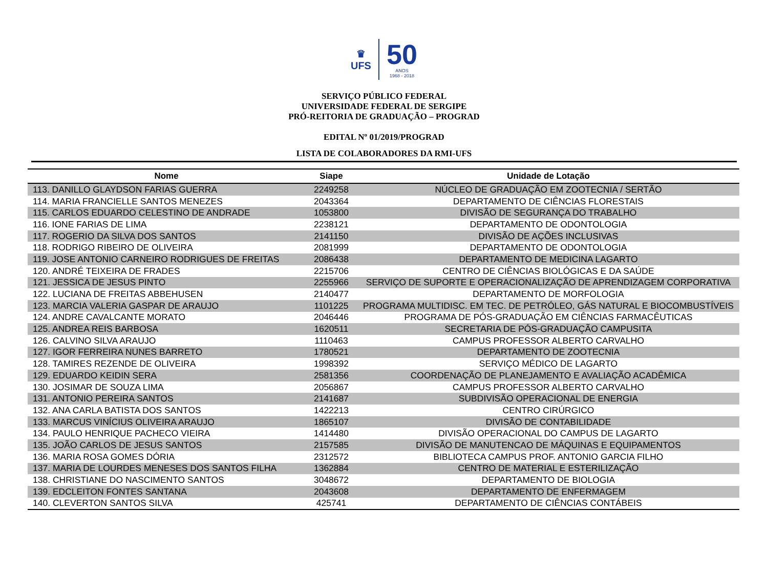♛
UFS
50
ANOS
1968 - 2018
SERVIÇO PÚBLICO FEDERAL
UNIVERSIDADE FEDERAL DE SERGIPE
PRÓ-REITORIA DE GRADUAÇÃO – PROGRAD
EDITAL Nº 01/2019/PROGRAD
LISTA DE COLABORADORES DA RMI-UFS
| Nome | Siape | Unidade de Lotação |
| --- | --- | --- |
| 113. DANILLO GLAYDSON FARIAS GUERRA | 2249258 | NÚCLEO DE GRADUAÇÃO EM ZOOTECNIA / SERTÃO |
| 114. MARIA FRANCIELLE SANTOS MENEZES | 2043364 | DEPARTAMENTO DE CIÊNCIAS FLORESTAIS |
| 115. CARLOS EDUARDO CELESTINO DE ANDRADE | 1053800 | DIVISÃO DE SEGURANÇA DO TRABALHO |
| 116. IONE FARIAS DE LIMA | 2238121 | DEPARTAMENTO DE ODONTOLOGIA |
| 117. ROGERIO DA SILVA DOS SANTOS | 2141150 | DIVISÃO DE AÇÕES INCLUSIVAS |
| 118. RODRIGO RIBEIRO DE OLIVEIRA | 2081999 | DEPARTAMENTO DE ODONTOLOGIA |
| 119. JOSE ANTONIO CARNEIRO RODRIGUES DE FREITAS | 2086438 | DEPARTAMENTO DE MEDICINA LAGARTO |
| 120. ANDRÉ TEIXEIRA DE FRADES | 2215706 | CENTRO DE CIÊNCIAS BIOLÓGICAS E DA SAÚDE |
| 121. JESSICA DE JESUS PINTO | 2255966 | SERVIÇO DE SUPORTE E OPERACIONALIZAÇÃO DE APRENDIZAGEM CORPORATIVA |
| 122. LUCIANA DE FREITAS ABBEHUSEN | 2140477 | DEPARTAMENTO DE MORFOLOGIA |
| 123. MARCIA VALERIA GASPAR DE ARAUJO | 1101225 | PROGRAMA MULTIDISC. EM TEC. DE PETRÓLEO, GÁS NATURAL E BIOCOMBUSTÍVEIS |
| 124. ANDRE CAVALCANTE MORATO | 2046446 | PROGRAMA DE PÓS-GRADUAÇÃO EM CIÊNCIAS FARMACÊUTICAS |
| 125. ANDREA REIS BARBOSA | 1620511 | SECRETARIA DE PÓS-GRADUAÇÃO CAMPUSITA |
| 126. CALVINO SILVA ARAUJO | 1110463 | CAMPUS PROFESSOR ALBERTO CARVALHO |
| 127. IGOR FERREIRA NUNES BARRETO | 1780521 | DEPARTAMENTO DE ZOOTECNIA |
| 128. TAMIRES REZENDE DE OLIVEIRA | 1998392 | SERVIÇO MÉDICO DE LAGARTO |
| 129. EDUARDO KEIDIN SERA | 2581356 | COORDENAÇÃO DE PLANEJAMENTO E AVALIAÇÃO ACADÊMICA |
| 130. JOSIMAR DE SOUZA LIMA | 2056867 | CAMPUS PROFESSOR ALBERTO CARVALHO |
| 131. ANTONIO PEREIRA SANTOS | 2141687 | SUBDIVISÃO OPERACIONAL DE ENERGIA |
| 132. ANA CARLA BATISTA DOS SANTOS | 1422213 | CENTRO CIRÚRGICO |
| 133. MARCUS VINÍCIUS OLIVEIRA ARAUJO | 1865107 | DIVISÃO DE CONTABILIDADE |
| 134. PAULO HENRIQUE PACHECO VIEIRA | 1414480 | DIVISÃO OPERACIONAL DO CAMPUS DE LAGARTO |
| 135. JOÃO CARLOS DE JESUS SANTOS | 2157585 | DIVISÃO DE MANUTENCAO DE MÁQUINAS E EQUIPAMENTOS |
| 136. MARIA ROSA GOMES DÓRIA | 2312572 | BIBLIOTECA CAMPUS PROF. ANTONIO GARCIA FILHO |
| 137. MARIA DE LOURDES MENESES DOS SANTOS FILHA | 1362884 | CENTRO DE MATERIAL E ESTERILIZAÇÃO |
| 138. CHRISTIANE DO NASCIMENTO SANTOS | 3048672 | DEPARTAMENTO DE BIOLOGIA |
| 139. EDCLEITON FONTES SANTANA | 2043608 | DEPARTAMENTO DE ENFERMAGEM |
| 140. CLEVERTON SANTOS SILVA | 425741 | DEPARTAMENTO DE CIÊNCIAS CONTÁBEIS |